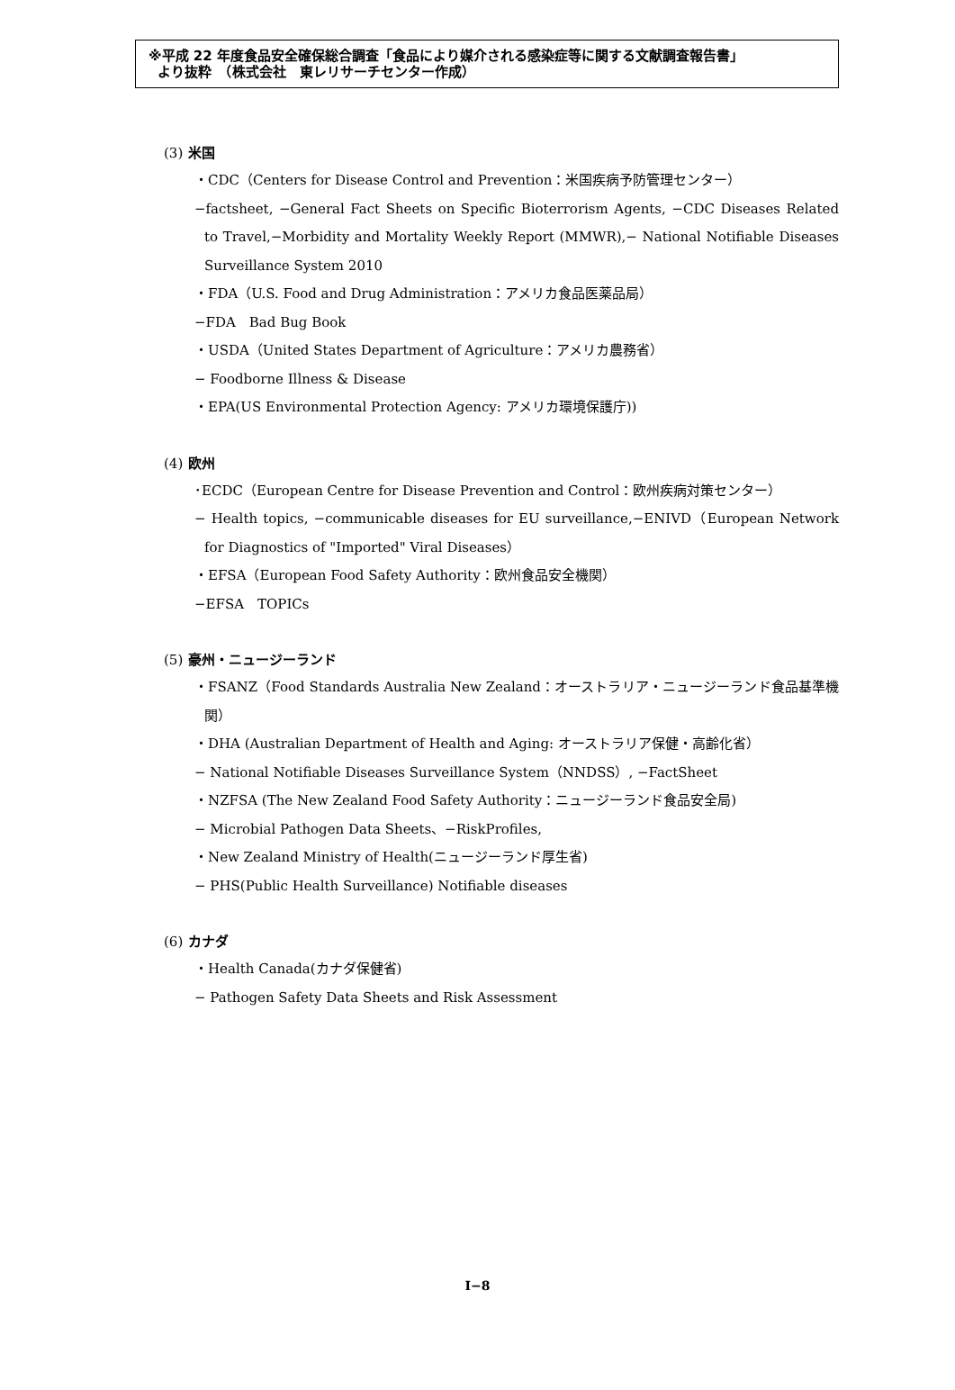※平成 22 年度食品安全確保総合調査「食品により媒介される感染症等に関する文献調査報告書」
より抜粋　（株式会社　東レリサーチセンター作成）
(3) 米国
・CDC（Centers for Disease Control and Prevention：米国疾病予防管理センター）
−factsheet, −General Fact Sheets on Specific Bioterrorism Agents, −CDC Diseases Related to Travel,−Morbidity and Mortality Weekly Report (MMWR),− National Notifiable Diseases Surveillance System 2010
・FDA（U.S. Food and Drug Administration：アメリカ食品医薬品局）
−FDA　Bad Bug Book
・USDA（United States Department of Agriculture：アメリカ農務省）
− Foodborne Illness & Disease
・EPA(US Environmental Protection Agency: アメリカ環境保護庁))
(4) 欧州
･ECDC（European Centre for Disease Prevention and Control：欧州疾病対策センター）
− Health topics, −communicable diseases for EU surveillance,−ENIVD（European Network for Diagnostics of "Imported" Viral Diseases）
・EFSA（European Food Safety Authority：欧州食品安全機関）
−EFSA　TOPICs
(5) 豪州・ニュージーランド
・FSANZ（Food Standards Australia New Zealand：オーストラリア・ニュージーランド食品基準機関）
・DHA (Australian Department of Health and Aging: オーストラリア保健・高齢化省）
− National Notifiable Diseases Surveillance System（NNDSS）, −FactSheet
・NZFSA (The New Zealand Food Safety Authority：ニュージーランド食品安全局)
− Microbial Pathogen Data Sheets、−RiskProfiles,
・New Zealand Ministry of Health(ニュージーランド厚生省)
− PHS(Public Health Surveillance) Notifiable diseases
(6) カナダ
・Health Canada(カナダ保健省)
− Pathogen Safety Data Sheets and Risk Assessment
I−8